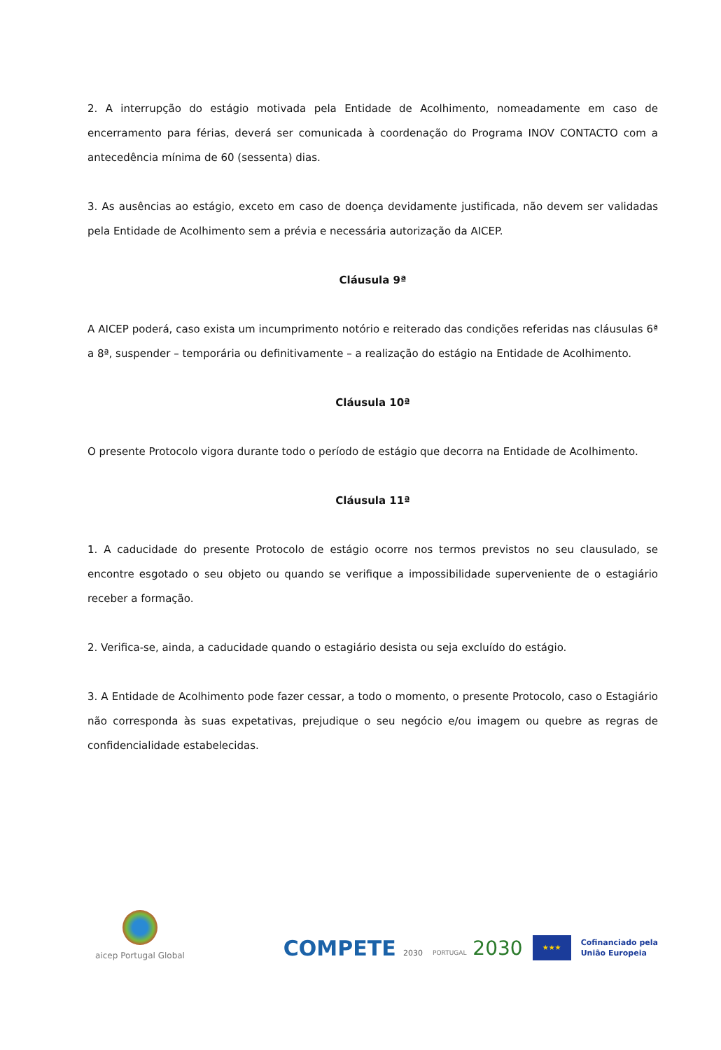2. A interrupção do estágio motivada pela Entidade de Acolhimento, nomeadamente em caso de encerramento para férias, deverá ser comunicada à coordenação do Programa INOV CONTACTO com a antecedência mínima de 60 (sessenta) dias.
3. As ausências ao estágio, exceto em caso de doença devidamente justificada, não devem ser validadas pela Entidade de Acolhimento sem a prévia e necessária autorização da AICEP.
Cláusula 9ª
A AICEP poderá, caso exista um incumprimento notório e reiterado das condições referidas nas cláusulas 6ª a 8ª, suspender – temporária ou definitivamente – a realização do estágio na Entidade de Acolhimento.
Cláusula 10ª
O presente Protocolo vigora durante todo o período de estágio que decorra na Entidade de Acolhimento.
Cláusula 11ª
1. A caducidade do presente Protocolo de estágio ocorre nos termos previstos no seu clausulado, se encontre esgotado o seu objeto ou quando se verifique a impossibilidade superveniente de o estagiário receber a formação.
2. Verifica-se, ainda, a caducidade quando o estagiário desista ou seja excluído do estágio.
3. A Entidade de Acolhimento pode fazer cessar, a todo o momento, o presente Protocolo, caso o Estagiário não corresponda às suas expetativas, prejudique o seu negócio e/ou imagem ou quebre as regras de confidencialidade estabelecidas.
aicep Portugal Global
COMPETE 2030
PORTUGAL 2030
★★★
Cofinanciado pela
União Europeia